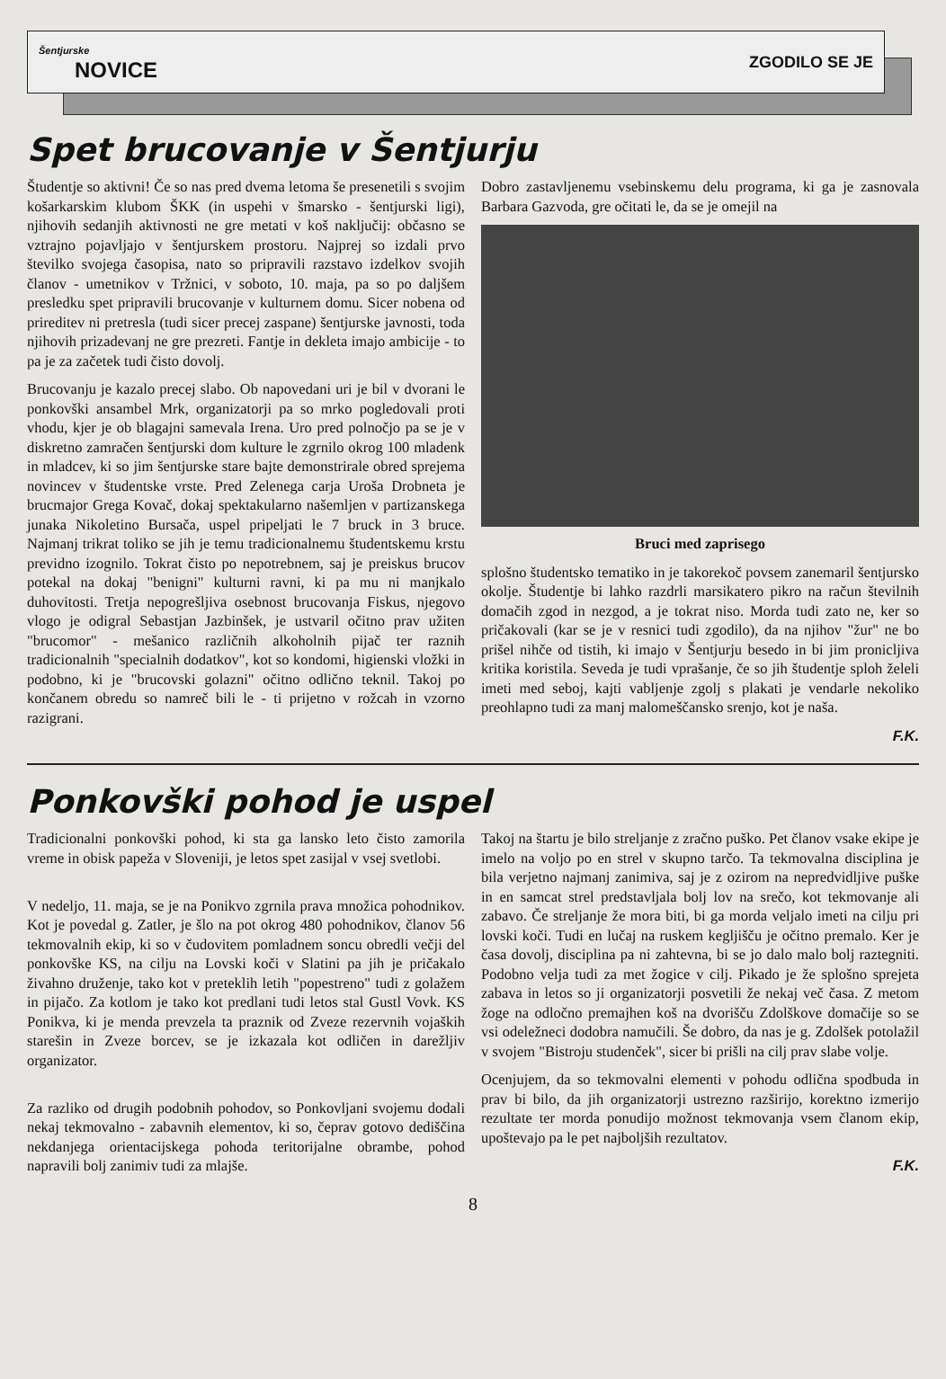Šentjurske
NOVICE
ZGODILO SE JE
Spet brucovanje v Šentjurju
Študentje so aktivni! Če so nas pred dvema letoma še presenetili s svojim košarkarskim klubom ŠKK (in uspehi v šmarsko - šentjurski ligi), njihovih sedanjih aktivnosti ne gre metati v koš naključij: občasno se vztrajno pojavljajo v šentjurskem prostoru. Najprej so izdali prvo številko svojega časopisa, nato so pripravili razstavo izdelkov svojih članov - umetnikov v Tržnici, v soboto, 10. maja, pa so po daljšem presledku spet pripravili brucovanje v kulturnem domu. Sicer nobena od prireditev ni pretresla (tudi sicer precej zaspane) šentjurske javnosti, toda njihovih prizadevanj ne gre prezreti. Fantje in dekleta imajo ambicije - to pa je za začetek tudi čisto dovolj.
Brucovanju je kazalo precej slabo. Ob napovedani uri je bil v dvorani le ponkovški ansambel Mrk, organizatorji pa so mrko pogledovali proti vhodu, kjer je ob blagajni samevala Irena. Uro pred polnočjo pa se je v diskretno zamračen šentjurski dom kulture le zgrnilo okrog 100 mladenk in mladcev, ki so jim šentjurske stare bajte demonstrirale obred sprejema novincev v študentske vrste. Pred Zelenega carja Uroša Drobneta je brucmajor Grega Kovač, dokaj spektakularno našemljen v partizanskega junaka Nikoletino Bursača, uspel pripeljati le 7 bruck in 3 bruce. Najmanj trikrat toliko se jih je temu tradicionalnemu študentskemu krstu previdno izognilo. Tokrat čisto po nepotrebnem, saj je preiskus brucov potekal na dokaj "benigni" kulturni ravni, ki pa mu ni manjkalo duhovitosti. Tretja nepogrešljiva osebnost brucovanja Fiskus, njegovo vlogo je odigral Sebastjan Jazbinšek, je ustvaril očitno prav užiten "brucomor" - mešanico različnih alkoholnih pijač ter raznih tradicionalnih "specialnih dodatkov", kot so kondomi, higienski vložki in podobno, ki je "brucovski golazni" očitno odlično teknil. Takoj po končanem obredu so namreč bili le - ti prijetno v rožcah in vzorno razigrani.
Dobro zastavljenemu vsebinskemu delu programa, ki ga je zasnovala Barbara Gazvoda, gre očitati le, da se je omejil na
Bruci med zaprisego
splošno študentsko tematiko in je takorekoč povsem zanemaril šentjursko okolje. Študentje bi lahko razdrli marsikatero pikro na račun številnih domačih zgod in nezgod, a je tokrat niso. Morda tudi zato ne, ker so pričakovali (kar se je v resnici tudi zgodilo), da na njihov "žur" ne bo prišel nihče od tistih, ki imajo v Šentjurju besedo in bi jim pronicljiva kritika koristila. Seveda je tudi vprašanje, če so jih študentje sploh želeli imeti med seboj, kajti vabljenje zgolj s plakati je vendarle nekoliko preohlapno tudi za manj malomeščansko srenjo, kot je naša.
F.K.
Ponkovški pohod je uspel
Tradicionalni ponkovški pohod, ki sta ga lansko leto čisto zamorila vreme in obisk papeža v Sloveniji, je letos spet zasijal v vsej svetlobi.
V nedeljo, 11. maja, se je na Ponikvo zgrnila prava množica pohodnikov. Kot je povedal g. Zatler, je šlo na pot okrog 480 pohodnikov, članov 56 tekmovalnih ekip, ki so v čudovitem pomladnem soncu obredli večji del ponkovške KS, na cilju na Lovski koči v Slatini pa jih je pričakalo živahno druženje, tako kot v preteklih letih "popestreno" tudi z golažem in pijačo. Za kotlom je tako kot predlani tudi letos stal Gustl Vovk. KS Ponikva, ki je menda prevzela ta praznik od Zveze rezervnih vojaških starešin in Zveze borcev, se je izkazala kot odličen in darežljiv organizator.
Za razliko od drugih podobnih pohodov, so Ponkovljani svojemu dodali nekaj tekmovalno - zabavnih elementov, ki so, čeprav gotovo dediščina nekdanjega orientacijskega pohoda teritorijalne obrambe, pohod napravili bolj zanimiv tudi za mlajše.
Takoj na štartu je bilo streljanje z zračno puško. Pet članov vsake ekipe je imelo na voljo po en strel v skupno tarčo. Ta tekmovalna disciplina je bila verjetno najmanj zanimiva, saj je z ozirom na nepredvidljive puške in en samcat strel predstavljala bolj lov na srečo, kot tekmovanje ali zabavo. Če streljanje že mora biti, bi ga morda veljalo imeti na cilju pri lovski koči. Tudi en lučaj na ruskem kegljišču je očitno premalo. Ker je časa dovolj, disciplina pa ni zahtevna, bi se jo dalo malo bolj raztegniti. Podobno velja tudi za met žogice v cilj. Pikado je že splošno sprejeta zabava in letos so ji organizatorji posvetili že nekaj več časa. Z metom žoge na odločno premajhen koš na dvorišču Zdolškove domačije so se vsi odeležneci dodobra namučili. Še dobro, da nas je g. Zdolšek potolažil v svojem "Bistroju studenček", sicer bi prišli na cilj prav slabe volje.
Ocenjujem, da so tekmovalni elementi v pohodu odlična spodbuda in prav bi bilo, da jih organizatorji ustrezno razširijo, korektno izmerijo rezultate ter morda ponudijo možnost tekmovanja vsem članom ekip, upoštevajo pa le pet najboljših rezultatov.
F.K.
8